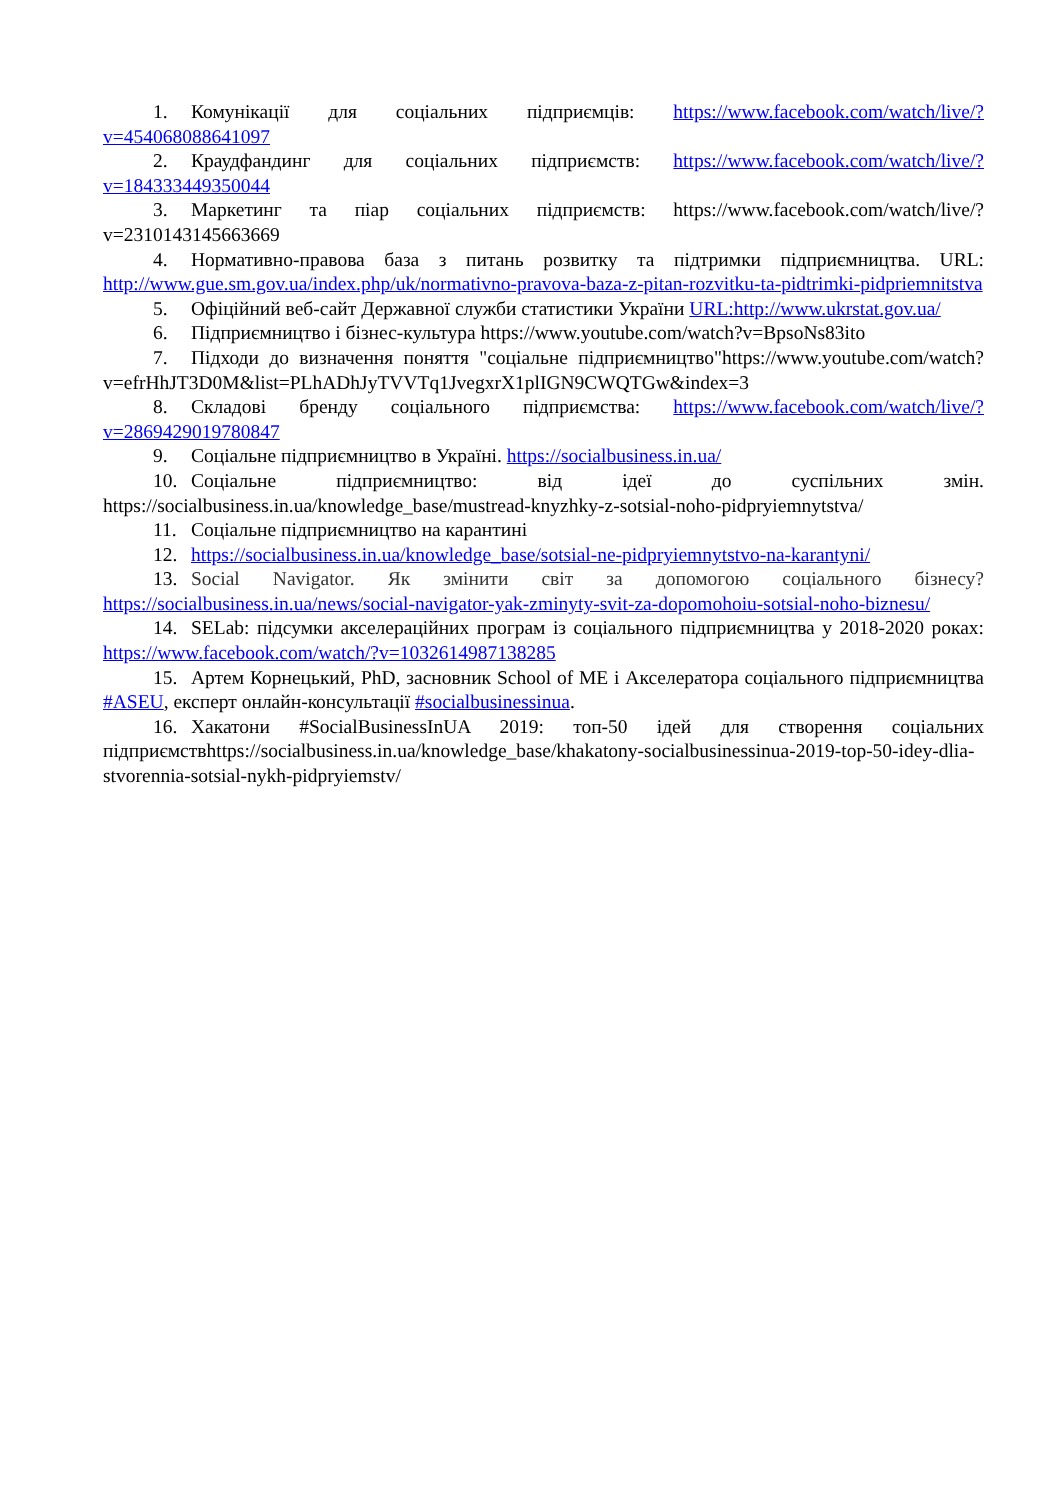1. Комунікації для соціальних підприємців: https://www.facebook.com/watch/live/?v=454068088641097
2. Краудфандинг для соціальних підприємств: https://www.facebook.com/watch/live/?v=184333449350044
3. Маркетинг та піар соціальних підприємств: https://www.facebook.com/watch/live/?v=2310143145663669
4. Нормативно-правова база з питань розвитку та підтримки підприємництва. URL: http://www.gue.sm.gov.ua/index.php/uk/normativno-pravova-baza-z-pitan-rozvitku-ta-pidtrimki-pidpriemnitstva
5. Офіційний веб-сайт Державної служби статистики України URL:http://www.ukrstat.gov.ua/
6. Підприємництво і бізнес-культура https://www.youtube.com/watch?v=BpsoNs83ito
7. Підходи до визначення поняття "соціальне підприємництво"https://www.youtube.com/watch?v=efrHhJT3D0M&list=PLhADhJyTVVTq1JvegxrX1plIGN9CWQTGw&index=3
8. Складові бренду соціального підприємства: https://www.facebook.com/watch/live/?v=2869429019780847
9. Соціальне підприємництво в Україні. https://socialbusiness.in.ua/
10. Соціальне підприємництво: від ідеї до суспільних змін. https://socialbusiness.in.ua/knowledge_base/mustread-knyzhky-z-sotsial-noho-pidpryiemnytstva/
11. Соціальне підприємництво на карантині
12. https://socialbusiness.in.ua/knowledge_base/sotsial-ne-pidpryiemnytstvo-na-karantyni/
13. Social Navigator. Як змінити світ за допомогою соціального бізнесу? https://socialbusiness.in.ua/news/social-navigator-yak-zminyty-svit-za-dopomohoiu-sotsial-noho-biznesu/
14. SELab: підсумки акселераційних програм із соціального підприємництва у 2018-2020 роках: https://www.facebook.com/watch/?v=1032614987138285
15. Артем Корнецький, PhD, засновник School of ME і Акселератора соціального підприємництва #ASEU, експерт онлайн-консультації #socialbusinessinua.
16. Хакатони #SocialBusinessInUA 2019: топ-50 ідей для створення соціальних підприємствhttps://socialbusiness.in.ua/knowledge_base/khakatony-socialbusinessinua-2019-top-50-idey-dlia-stvorennia-sotsial-nykh-pidpryiemstv/